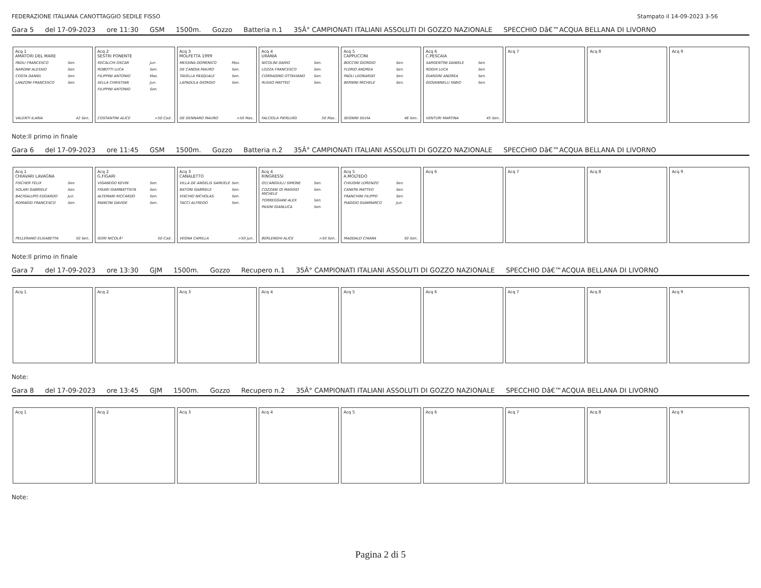FEDERAZIONE ITALIANA CANOTTAGGIO SEDILE FISSO Stampato il 14-09-2023 3-56
Gara 5 del 17-09-2023 ore 11:30 GSM 1500m. Gozzo Batteria n.1 35Â° CAMPIONATI ITALIANI ASSOLUTI DI GOZZO NAZIONALE SPECCHIO Dâ€™ACQUA BELLANA DI LIVORNO
Acq 1
AMATORI DEL MARE
PAOLI FRANCESCO Sen.
NARDINI ALESSIO Sen.
COSTA DANIEL Sen.
LANZONI FRANCESCO Sen.
VALENTI ILARIA 42 Sen..
Acq 2
SESTRI PONENTE
RECALCHI OSCAR Jun.
ROBOTTI LUCA Sen.
FILIPPINI ANTONIO Mas.
SELLA CHRISTIAN Jun.
FILIPPINI ANTONIO Sen.
COSTANTINI ALICE >50 Cad..
Acq 3
MOLFETTA 1999
MESSINA DOMENICO Mas.
DE CANDIA MAURO Sen.
TAVELLA PASQUALE Sen.
LAPADULA GIORGIO Sen.
DE GENNARO MAURO >50 Mas..
Acq 4
URANIA
NICOLINI DARIO Sen.
LOZZA FRANCESCO Sen.
CORRADINO OTTAVIANO Sen.
RUSSO MATTEO Sen.
FALCIOLA PIERLUIGI 50 Mas..
Acq 5
CAPPUCCINI
BOCCINI GIORGIO Sen.
FLORIO ANDREA Sen.
PAOLI LEONARDO Sen.
BERNINI MICHELE Sen.
SEGNINI SILVIA 46 Sen..
Acq 6
C.PESCAIA
SARGENTINI DANIELE Sen.
ROGHI LUCA Sen.
GIARDINI ANDREA Sen.
GIOVANNELLI FABIO Sen.
VENTURI MARTINA 45 Sen..
Acq 7 Acq 8 Acq 9
Note:Il primo in finale
Gara 6 del 17-09-2023 ore 11:45 GSM 1500m. Gozzo Batteria n.2 35Â° CAMPIONATI ITALIANI ASSOLUTI DI GOZZO NAZIONALE SPECCHIO Dâ€™ACQUA BELLANA DI LIVORNO
Acq 1
CHIAVARI LAVAGNA
FISCHER FELIX Sen.
SOLARI GABRIELE Sen.
BACIGALUPO EDOARDO Jun.
ROMAGGI FRANCESCO Sen.
PELLERANO ELISABETTA 50 Sen..
Acq 2
G.FIGARI
VIGANEGO KEVIN Sen.
FIGARI GIAMBATTISTA Sen.
ALTEMANI RICCARDO Sen.
MANCINI DAVIDE Sen.
GORI NICOLÃ² 50 Cad..
Acq 3
CANALETTO
VILLA DE ANGELIS SAMUELE Sen.
BATONI GABRIELE Sen.
VISCHIO NICHOLAS Sen.
TACCI ALFREDO Sen.
VEGNA CAMILLA >50 Jun..
Acq 4
RINGRESSI
D\\\'ANGIULLI SIMONE Sen.
COZZANI DI MAGGIO MICHELE Sen.
TORREGGIANI ALEX Sen.
PASINI GIANLUCA Sen.
BERLENGHI ALICE >50 Sen..
Acq 5
A.MOLTEDO
CHIUDINI LORENZO Sen.
CANEPA MATTEO Sen.
FRANCHINI FILIPPO Sen.
PIAGGIO GIANMARCO Jun.
MADDALO CHIARA 50 Sen..
Acq 6 Acq 7 Acq 8 Acq 9
Note:Il primo in finale
Gara 7 del 17-09-2023 ore 13:30 GJM 1500m. Gozzo Recupero n.1 35Â° CAMPIONATI ITALIANI ASSOLUTI DI GOZZO NAZIONALE SPECCHIO Dâ€™ACQUA BELLANA DI LIVORNO
Acq 1 Acq 2 Acq 3 Acq 4 Acq 5 Acq 6 Acq 7 Acq 8 Acq 9
Note:
Gara 8 del 17-09-2023 ore 13:45 GJM 1500m. Gozzo Recupero n.2 35Â° CAMPIONATI ITALIANI ASSOLUTI DI GOZZO NAZIONALE SPECCHIO Dâ€™ACQUA BELLANA DI LIVORNO
Acq 1 Acq 2 Acq 3 Acq 4 Acq 5 Acq 6 Acq 7 Acq 8 Acq 9
Note:
Pagina 2 di 5